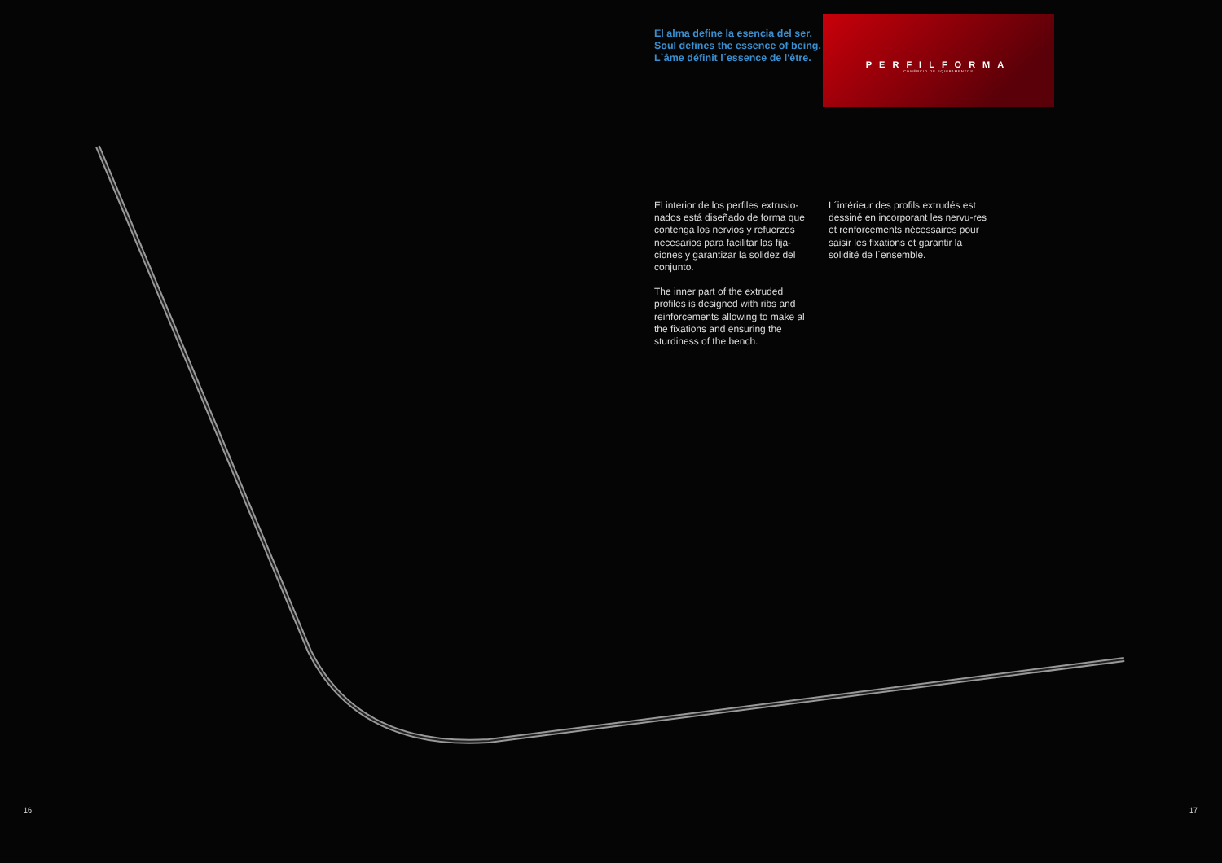El alma define la esencia del ser.
Soul defines the essence of being.
L`âme définit l´essence de l'être.
PERFILFORMA
COMÉRCIO DE EQUIPAMENTOS
El interior de los perfiles extrusio-nados está diseñado de forma que contenga los nervios y refuerzos necesarios para facilitar las fija-ciones y garantizar la solidez del conjunto.
The inner part of the extruded profiles is designed with ribs and reinforcements allowing to make al the fixations and ensuring the sturdiness of the bench.
L´intérieur des profils extrudés est dessiné en incorporant les nervu-res et renforcements nécessaires pour saisir les fixations et garantir la solidité de l´ensemble.
16 17